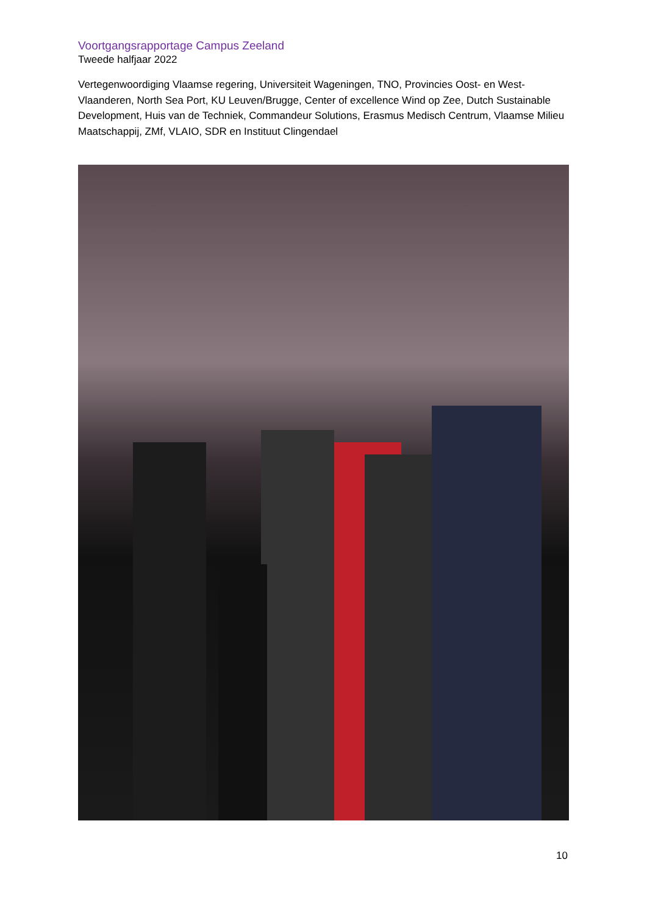Voortgangsrapportage Campus Zeeland
Tweede halfjaar 2022
Vertegenwoordiging Vlaamse regering, Universiteit Wageningen, TNO, Provincies Oost- en West-Vlaanderen, North Sea Port, KU Leuven/Brugge, Center of excellence Wind op Zee, Dutch Sustainable Development, Huis van de Techniek, Commandeur Solutions, Erasmus Medisch Centrum, Vlaamse Milieu Maatschappij, ZMf, VLAIO, SDR en Instituut Clingendael
10